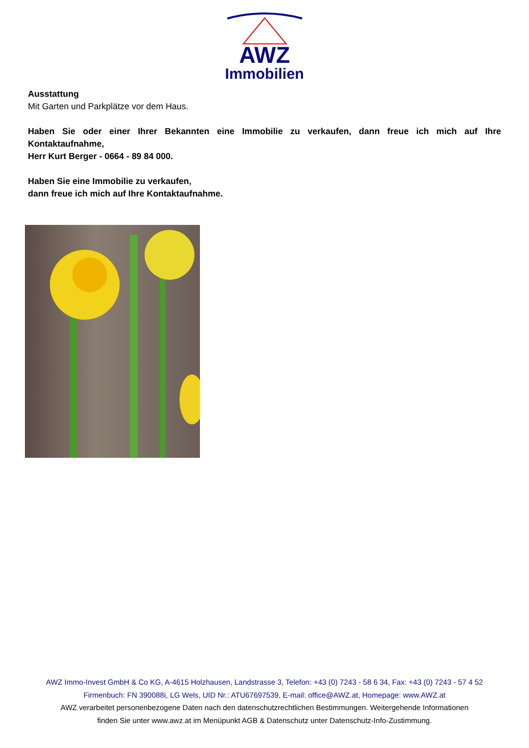AWZ
Immobilien
Ausstattung
Mit Garten und Parkplätze vor dem Haus.
Haben Sie oder einer Ihrer Bekannten eine Immobilie zu verkaufen, dann freue ich mich auf Ihre Kontaktaufnahme,
Herr Kurt Berger - 0664 - 89 84 000.
Haben Sie eine Immobilie zu verkaufen,
dann freue ich mich auf Ihre Kontaktaufnahme.
AWZ Immo-Invest GmbH & Co KG, A-4615 Holzhausen, Landstrasse 3, Telefon: +43 (0) 7243 - 58 6 34, Fax: +43 (0) 7243 - 57 4 52
Firmenbuch: FN 390088i, LG Wels, UID Nr.: ATU67697539, E-mail: office@AWZ.at, Homepage: www.AWZ.at
AWZ verarbeitet personenbezogene Daten nach den datenschutzrechtlichen Bestimmungen. Weitergehende Informationen
finden Sie unter www.awz.at im Menüpunkt AGB & Datenschutz unter Datenschutz-Info-Zustimmung.